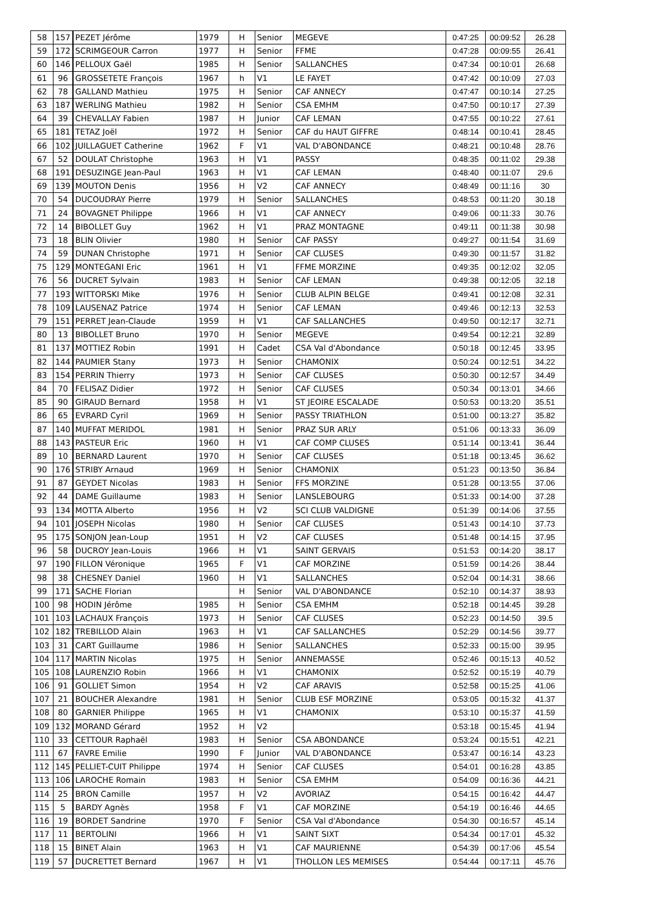| 58 | 157 | PEZET Jérôme | 1979 | H | Senior | MEGEVE | 0:47:25 | 00:09:52 | 26.28 |
| 59 | 172 | SCRIMGEOUR Carron | 1977 | H | Senior | FFME | 0:47:28 | 00:09:55 | 26.41 |
| 60 | 146 | PELLOUX Gaël | 1985 | H | Senior | SALLANCHES | 0:47:34 | 00:10:01 | 26.68 |
| 61 | 96 | GROSSETETE François | 1967 | h | V1 | LE FAYET | 0:47:42 | 00:10:09 | 27.03 |
| 62 | 78 | GALLAND Mathieu | 1975 | H | Senior | CAF ANNECY | 0:47:47 | 00:10:14 | 27.25 |
| 63 | 187 | WERLING Mathieu | 1982 | H | Senior | CSA EMHM | 0:47:50 | 00:10:17 | 27.39 |
| 64 | 39 | CHEVALLAY Fabien | 1987 | H | Junior | CAF LEMAN | 0:47:55 | 00:10:22 | 27.61 |
| 65 | 181 | TETAZ Joël | 1972 | H | Senior | CAF du HAUT GIFFRE | 0:48:14 | 00:10:41 | 28.45 |
| 66 | 102 | JUILLAGUET Catherine | 1962 | F | V1 | VAL D'ABONDANCE | 0:48:21 | 00:10:48 | 28.76 |
| 67 | 52 | DOULAT Christophe | 1963 | H | V1 | PASSY | 0:48:35 | 00:11:02 | 29.38 |
| 68 | 191 | DESUZINGE Jean-Paul | 1963 | H | V1 | CAF LEMAN | 0:48:40 | 00:11:07 | 29.6 |
| 69 | 139 | MOUTON Denis | 1956 | H | V2 | CAF ANNECY | 0:48:49 | 00:11:16 | 30 |
| 70 | 54 | DUCOUDRAY Pierre | 1979 | H | Senior | SALLANCHES | 0:48:53 | 00:11:20 | 30.18 |
| 71 | 24 | BOVAGNET Philippe | 1966 | H | V1 | CAF ANNECY | 0:49:06 | 00:11:33 | 30.76 |
| 72 | 14 | BIBOLLET Guy | 1962 | H | V1 | PRAZ MONTAGNE | 0:49:11 | 00:11:38 | 30.98 |
| 73 | 18 | BLIN Olivier | 1980 | H | Senior | CAF PASSY | 0:49:27 | 00:11:54 | 31.69 |
| 74 | 59 | DUNAN Christophe | 1971 | H | Senior | CAF CLUSES | 0:49:30 | 00:11:57 | 31.82 |
| 75 | 129 | MONTEGANI Eric | 1961 | H | V1 | FFME MORZINE | 0:49:35 | 00:12:02 | 32.05 |
| 76 | 56 | DUCRET Sylvain | 1983 | H | Senior | CAF LEMAN | 0:49:38 | 00:12:05 | 32.18 |
| 77 | 193 | WITTORSKI Mike | 1976 | H | Senior | CLUB ALPIN BELGE | 0:49:41 | 00:12:08 | 32.31 |
| 78 | 109 | LAUSENAZ Patrice | 1974 | H | Senior | CAF LEMAN | 0:49:46 | 00:12:13 | 32.53 |
| 79 | 151 | PERRET Jean-Claude | 1959 | H | V1 | CAF SALLANCHES | 0:49:50 | 00:12:17 | 32.71 |
| 80 | 13 | BIBOLLET Bruno | 1970 | H | Senior | MEGEVE | 0:49:54 | 00:12:21 | 32.89 |
| 81 | 137 | MOTTIEZ Robin | 1991 | H | Cadet | CSA Val d'Abondance | 0:50:18 | 00:12:45 | 33.95 |
| 82 | 144 | PAUMIER Stany | 1973 | H | Senior | CHAMONIX | 0:50:24 | 00:12:51 | 34.22 |
| 83 | 154 | PERRIN Thierry | 1973 | H | Senior | CAF CLUSES | 0:50:30 | 00:12:57 | 34.49 |
| 84 | 70 | FELISAZ Didier | 1972 | H | Senior | CAF CLUSES | 0:50:34 | 00:13:01 | 34.66 |
| 85 | 90 | GIRAUD Bernard | 1958 | H | V1 | ST JEOIRE ESCALADE | 0:50:53 | 00:13:20 | 35.51 |
| 86 | 65 | EVRARD Cyril | 1969 | H | Senior | PASSY TRIATHLON | 0:51:00 | 00:13:27 | 35.82 |
| 87 | 140 | MUFFAT MERIDOL | 1981 | H | Senior | PRAZ SUR ARLY | 0:51:06 | 00:13:33 | 36.09 |
| 88 | 143 | PASTEUR Eric | 1960 | H | V1 | CAF COMP CLUSES | 0:51:14 | 00:13:41 | 36.44 |
| 89 | 10 | BERNARD Laurent | 1970 | H | Senior | CAF CLUSES | 0:51:18 | 00:13:45 | 36.62 |
| 90 | 176 | STRIBY Arnaud | 1969 | H | Senior | CHAMONIX | 0:51:23 | 00:13:50 | 36.84 |
| 91 | 87 | GEYDET Nicolas | 1983 | H | Senior | FFS MORZINE | 0:51:28 | 00:13:55 | 37.06 |
| 92 | 44 | DAME Guillaume | 1983 | H | Senior | LANSLEBOURG | 0:51:33 | 00:14:00 | 37.28 |
| 93 | 134 | MOTTA Alberto | 1956 | H | V2 | SCI CLUB VALDIGNE | 0:51:39 | 00:14:06 | 37.55 |
| 94 | 101 | JOSEPH Nicolas | 1980 | H | Senior | CAF CLUSES | 0:51:43 | 00:14:10 | 37.73 |
| 95 | 175 | SONJON Jean-Loup | 1951 | H | V2 | CAF CLUSES | 0:51:48 | 00:14:15 | 37.95 |
| 96 | 58 | DUCROY Jean-Louis | 1966 | H | V1 | SAINT GERVAIS | 0:51:53 | 00:14:20 | 38.17 |
| 97 | 190 | FILLON Véronique | 1965 | F | V1 | CAF MORZINE | 0:51:59 | 00:14:26 | 38.44 |
| 98 | 38 | CHESNEY Daniel | 1960 | H | V1 | SALLANCHES | 0:52:04 | 00:14:31 | 38.66 |
| 99 | 171 | SACHE Florian | | H | Senior | VAL D'ABONDANCE | 0:52:10 | 00:14:37 | 38.93 |
| 100 | 98 | HODIN Jérôme | 1985 | H | Senior | CSA EMHM | 0:52:18 | 00:14:45 | 39.28 |
| 101 | 103 | LACHAUX François | 1973 | H | Senior | CAF CLUSES | 0:52:23 | 00:14:50 | 39.5 |
| 102 | 182 | TREBILLOD Alain | 1963 | H | V1 | CAF SALLANCHES | 0:52:29 | 00:14:56 | 39.77 |
| 103 | 31 | CART Guillaume | 1986 | H | Senior | SALLANCHES | 0:52:33 | 00:15:00 | 39.95 |
| 104 | 117 | MARTIN Nicolas | 1975 | H | Senior | ANNEMASSE | 0:52:46 | 00:15:13 | 40.52 |
| 105 | 108 | LAURENZIO Robin | 1966 | H | V1 | CHAMONIX | 0:52:52 | 00:15:19 | 40.79 |
| 106 | 91 | GOLLIET Simon | 1954 | H | V2 | CAF ARAVIS | 0:52:58 | 00:15:25 | 41.06 |
| 107 | 21 | BOUCHER Alexandre | 1981 | H | Senior | CLUB ESF MORZINE | 0:53:05 | 00:15:32 | 41.37 |
| 108 | 80 | GARNIER Philippe | 1965 | H | V1 | CHAMONIX | 0:53:10 | 00:15:37 | 41.59 |
| 109 | 132 | MORAND Gérard | 1952 | H | V2 | | 0:53:18 | 00:15:45 | 41.94 |
| 110 | 33 | CETTOUR Raphaël | 1983 | H | Senior | CSA ABONDANCE | 0:53:24 | 00:15:51 | 42.21 |
| 111 | 67 | FAVRE Emilie | 1990 | F | Junior | VAL D'ABONDANCE | 0:53:47 | 00:16:14 | 43.23 |
| 112 | 145 | PELLIET-CUIT Philippe | 1974 | H | Senior | CAF CLUSES | 0:54:01 | 00:16:28 | 43.85 |
| 113 | 106 | LAROCHE Romain | 1983 | H | Senior | CSA EMHM | 0:54:09 | 00:16:36 | 44.21 |
| 114 | 25 | BRON Camille | 1957 | H | V2 | AVORIAZ | 0:54:15 | 00:16:42 | 44.47 |
| 115 | 5 | BARDY Agnès | 1958 | F | V1 | CAF MORZINE | 0:54:19 | 00:16:46 | 44.65 |
| 116 | 19 | BORDET Sandrine | 1970 | F | Senior | CSA Val d'Abondance | 0:54:30 | 00:16:57 | 45.14 |
| 117 | 11 | BERTOLINI | 1966 | H | V1 | SAINT SIXT | 0:54:34 | 00:17:01 | 45.32 |
| 118 | 15 | BINET Alain | 1963 | H | V1 | CAF MAURIENNE | 0:54:39 | 00:17:06 | 45.54 |
| 119 | 57 | DUCRETTET Bernard | 1967 | H | V1 | THOLLON LES MEMISES | 0:54:44 | 00:17:11 | 45.76 |